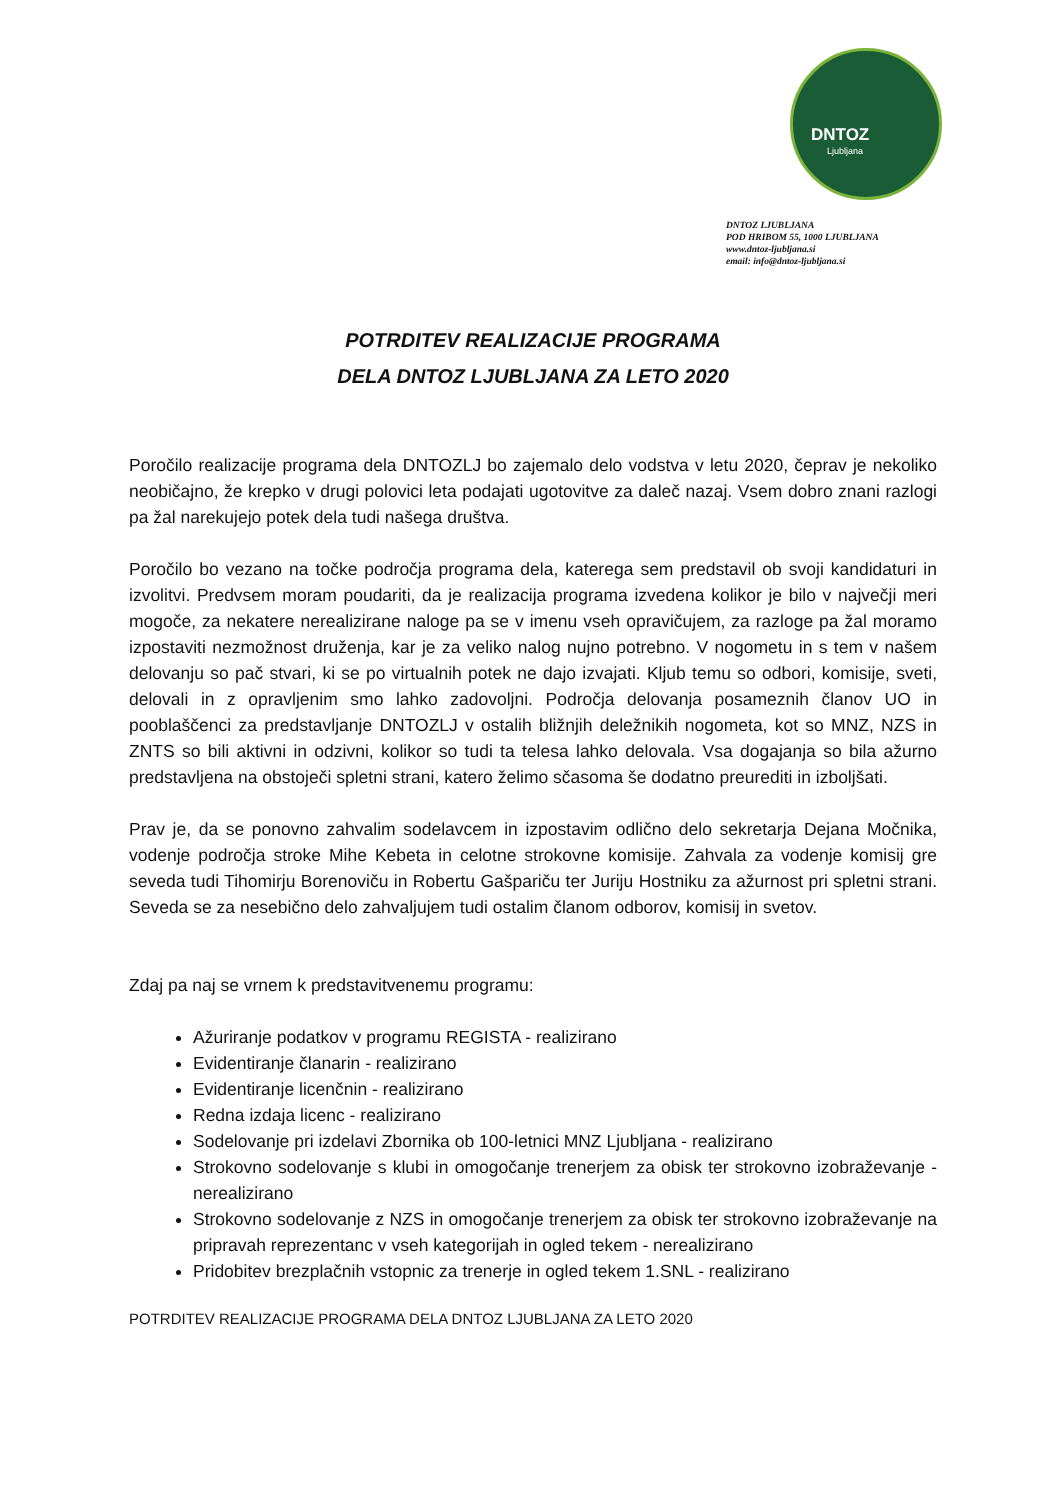DNTOZ
Ljubljana
DNTOZ LJUBLJANA
POD HRIBOM 55, 1000 LJUBLJANA
www.dntoz-ljubljana.si
email: info@dntoz-ljubljana.si
POTRDITEV REALIZACIJE PROGRAMA
DELA DNTOZ LJUBLJANA ZA LETO 2020
Poročilo realizacije programa dela DNTOZLJ bo zajemalo delo vodstva v letu 2020, čeprav je nekoliko neobičajno, že krepko v drugi polovici leta podajati ugotovitve za daleč nazaj. Vsem dobro znani razlogi pa žal narekujejo potek dela tudi našega društva.
Poročilo bo vezano na točke področja programa dela, katerega sem predstavil ob svoji kandidaturi in izvolitvi. Predvsem moram poudariti, da je realizacija programa izvedena kolikor je bilo v največji meri mogoče, za nekatere nerealizirane naloge pa se v imenu vseh opravičujem, za razloge pa žal moramo izpostaviti nezmožnost druženja, kar je za veliko nalog nujno potrebno. V nogometu in s tem v našem delovanju so pač stvari, ki se po virtualnih potek ne dajo izvajati. Kljub temu so odbori, komisije, sveti, delovali in z opravljenim smo lahko zadovoljni. Področja delovanja posameznih članov UO in pooblaščenci za predstavljanje DNTOZLJ v ostalih bližnjih deležnikih nogometa, kot so MNZ, NZS in ZNTS so bili aktivni in odzivni, kolikor so tudi ta telesa lahko delovala. Vsa dogajanja so bila ažurno predstavljena na obstoječi spletni strani, katero želimo sčasoma še dodatno preurediti in izboljšati.
Prav je, da se ponovno zahvalim sodelavcem in izpostavim odlično delo sekretarja Dejana Močnika, vodenje področja stroke Mihe Kebeta in celotne strokovne komisije. Zahvala za vodenje komisij gre seveda tudi Tihomirju Borenoviču in Robertu Gašpariču ter Juriju Hostniku za ažurnost pri spletni strani. Seveda se za nesebično delo zahvaljujem tudi ostalim članom odborov, komisij in svetov.
Zdaj pa naj se vrnem k predstavitvenemu programu:
Ažuriranje podatkov v programu REGISTA - realizirano
Evidentiranje članarin - realizirano
Evidentiranje licenčnin - realizirano
Redna izdaja licenc - realizirano
Sodelovanje pri izdelavi Zbornika ob 100-letnici MNZ Ljubljana - realizirano
Strokovno sodelovanje s klubi in omogočanje trenerjem za obisk ter strokovno izobraževanje - nerealizirano
Strokovno sodelovanje z NZS in omogočanje trenerjem za obisk ter strokovno izobraževanje na pripravah reprezentanc v vseh kategorijah in ogled tekem - nerealizirano
Pridobitev brezplačnih vstopnic za trenerje in ogled tekem 1.SNL - realizirano
POTRDITEV REALIZACIJE PROGRAMA DELA DNTOZ LJUBLJANA ZA LETO 2020